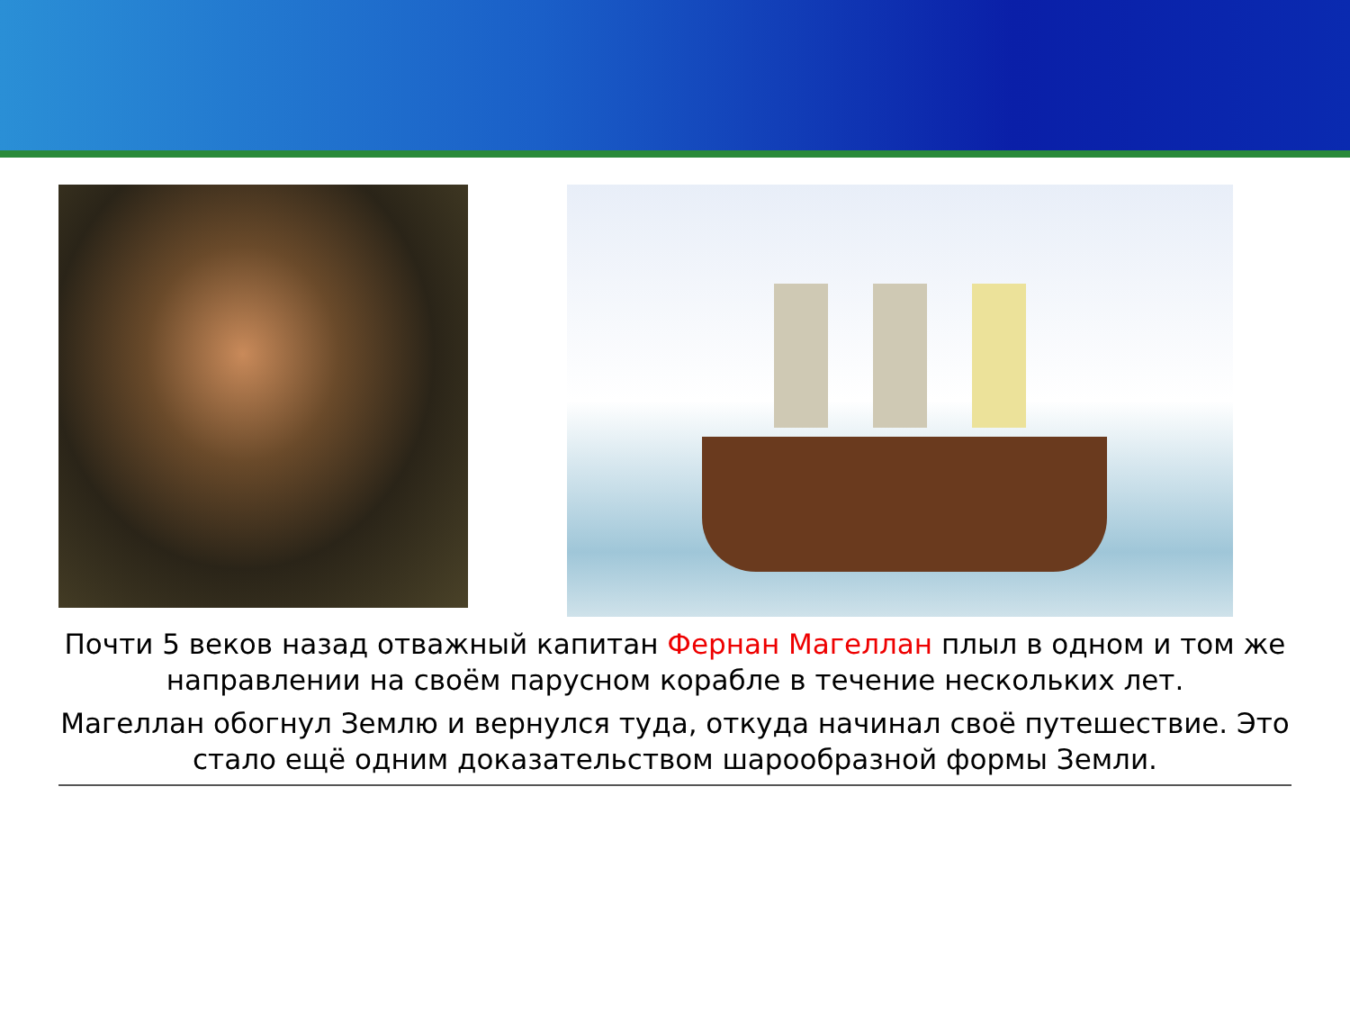Почти 5 веков назад отважный капитан Фернан Магеллан плыл в одном и том же направлении на своём парусном корабле в течение нескольких лет.
Магеллан обогнул Землю и вернулся туда, откуда начинал своё путешествие. Это стало ещё одним доказательством шарообразной формы Земли.